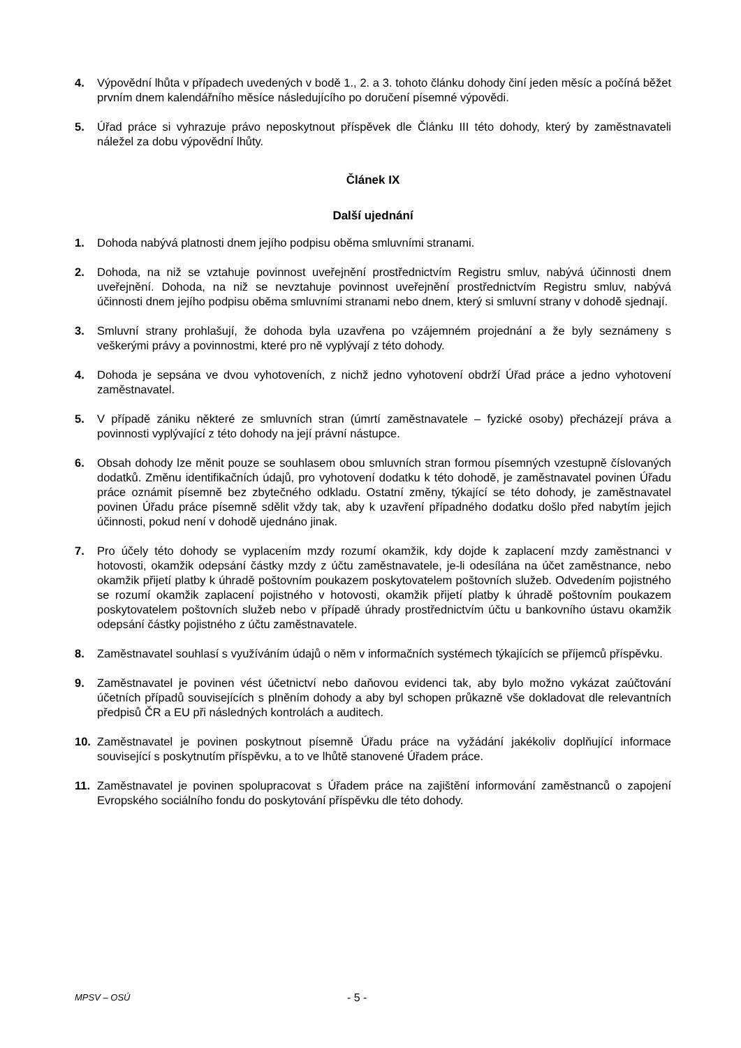4. Výpovědní lhůta v případech uvedených v bodě 1., 2. a 3. tohoto článku dohody činí jeden měsíc a počíná běžet prvním dnem kalendářního měsíce následujícího po doručení písemné výpovědi.
5. Úřad práce si vyhrazuje právo neposkytnout příspěvek dle Článku III této dohody, který by zaměstnavateli náležel za dobu výpovědní lhůty.
Článek IX
Další ujednání
1. Dohoda nabývá platnosti dnem jejího podpisu oběma smluvními stranami.
2. Dohoda, na niž se vztahuje povinnost uveřejnění prostřednictvím Registru smluv, nabývá účinnosti dnem uveřejnění. Dohoda, na niž se nevztahuje povinnost uveřejnění prostřednictvím Registru smluv, nabývá účinnosti dnem jejího podpisu oběma smluvními stranami nebo dnem, který si smluvní strany v dohodě sjednají.
3. Smluvní strany prohlašují, že dohoda byla uzavřena po vzájemném projednání a že byly seznámeny s veškerými právy a povinnostmi, které pro ně vyplývají z této dohody.
4. Dohoda je sepsána ve dvou vyhotoveních, z nichž jedno vyhotovení obdrží Úřad práce a jedno vyhotovení zaměstnavatel.
5. V případě zániku některé ze smluvních stran (úmrtí zaměstnavatele – fyzické osoby) přecházejí práva a povinnosti vyplývající z této dohody na její právní nástupce.
6. Obsah dohody lze měnit pouze se souhlasem obou smluvních stran formou písemných vzestupně číslovaných dodatků. Změnu identifikačních údajů, pro vyhotovení dodatku k této dohodě, je zaměstnavatel povinen Úřadu práce oznámit písemně bez zbytečného odkladu. Ostatní změny, týkající se této dohody, je zaměstnavatel povinen Úřadu práce písemně sdělit vždy tak, aby k uzavření případného dodatku došlo před nabytím jejich účinnosti, pokud není v dohodě ujednáno jinak.
7. Pro účely této dohody se vyplacením mzdy rozumí okamžik, kdy dojde k zaplacení mzdy zaměstnanci v hotovosti, okamžik odepsání částky mzdy z účtu zaměstnavatele, je-li odesílána na účet zaměstnance, nebo okamžik přijetí platby k úhradě poštovním poukazem poskytovatelem poštovních služeb. Odvedením pojistného se rozumí okamžik zaplacení pojistného v hotovosti, okamžik přijetí platby k úhradě poštovním poukazem poskytovatelem poštovních služeb nebo v případě úhrady prostřednictvím účtu u bankovního ústavu okamžik odepsání částky pojistného z účtu zaměstnavatele.
8. Zaměstnavatel souhlasí s využíváním údajů o něm v informačních systémech týkajících se příjemců příspěvku.
9. Zaměstnavatel je povinen vést účetnictví nebo daňovou evidenci tak, aby bylo možno vykázat zaúčtování účetních případů souvisejících s plněním dohody a aby byl schopen průkazně vše dokladovat dle relevantních předpisů ČR a EU při následných kontrolách a auditech.
10. Zaměstnavatel je povinen poskytnout písemně Úřadu práce na vyžádání jakékoliv doplňující informace související s poskytnutím příspěvku, a to ve lhůtě stanovené Úřadem práce.
11. Zaměstnavatel je povinen spolupracovat s Úřadem práce na zajištění informování zaměstnanců o zapojení Evropského sociálního fondu do poskytování příspěvku dle této dohody.
MPSV – OSÚ
- 5 -